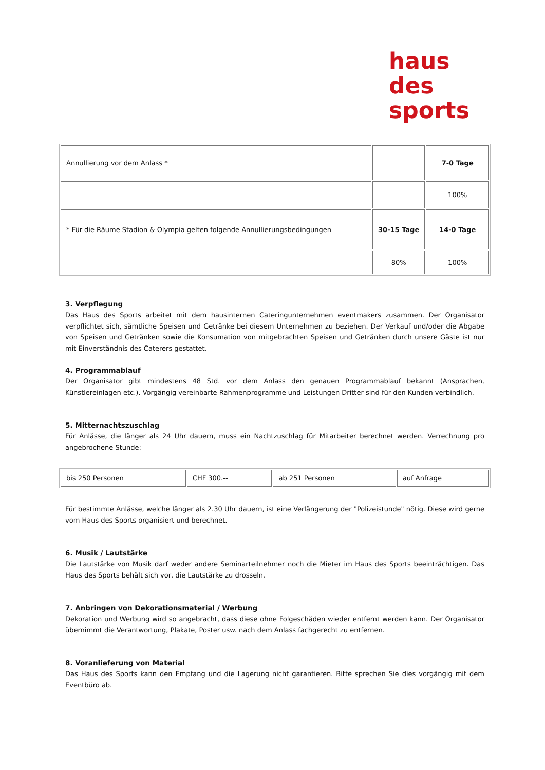haus
des
sports
| Annullierung vor dem Anlass * | | 7-0 Tage |
| | | 100% |
| * Für die Räume Stadion & Olympia gelten folgende Annullierungsbedingungen | 30-15 Tage | 14-0 Tage |
| | 80% | 100% |
3. Verpflegung
Das Haus des Sports arbeitet mit dem hausinternen Cateringunternehmen eventmakers zusammen. Der Organisator verpflichtet sich, sämtliche Speisen und Getränke bei diesem Unternehmen zu beziehen. Der Verkauf und/oder die Abgabe von Speisen und Getränken sowie die Konsumation von mitgebrachten Speisen und Getränken durch unsere Gäste ist nur mit Einverständnis des Caterers gestattet.
4. Programmablauf
Der Organisator gibt mindestens 48 Std. vor dem Anlass den genauen Programmablauf bekannt (Ansprachen, Künstlereinlagen etc.). Vorgängig vereinbarte Rahmenprogramme und Leistungen Dritter sind für den Kunden verbindlich.
5. Mitternachtszuschlag
Für Anlässe, die länger als 24 Uhr dauern, muss ein Nachtzuschlag für Mitarbeiter berechnet werden. Verrechnung pro angebrochene Stunde:
| bis 250 Personen | CHF 300.-- | ab 251 Personen | auf Anfrage |
Für bestimmte Anlässe, welche länger als 2.30 Uhr dauern, ist eine Verlängerung der "Polizeistunde" nötig. Diese wird gerne vom Haus des Sports organisiert und berechnet.
6. Musik / Lautstärke
Die Lautstärke von Musik darf weder andere Seminarteilnehmer noch die Mieter im Haus des Sports beeinträchtigen. Das Haus des Sports behält sich vor, die Lautstärke zu drosseln.
7. Anbringen von Dekorationsmaterial / Werbung
Dekoration und Werbung wird so angebracht, dass diese ohne Folgeschäden wieder entfernt werden kann. Der Organisator übernimmt die Verantwortung, Plakate, Poster usw. nach dem Anlass fachgerecht zu entfernen.
8. Voranlieferung von Material
Das Haus des Sports kann den Empfang und die Lagerung nicht garantieren. Bitte sprechen Sie dies vorgängig mit dem Eventbüro ab.